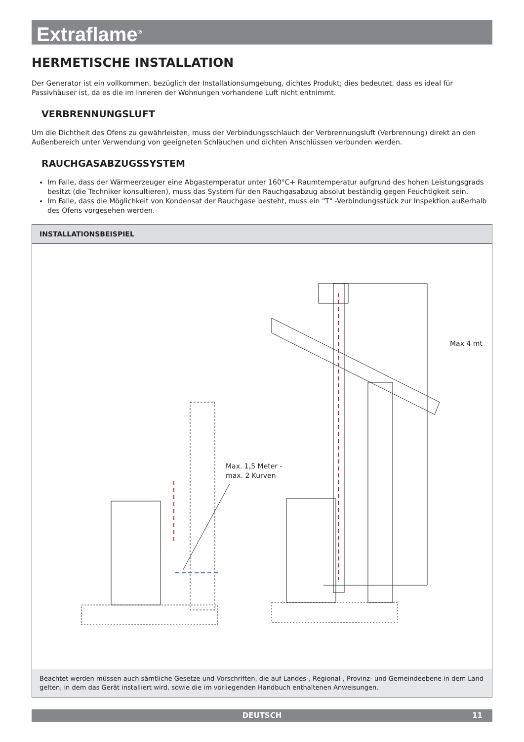Extraflame<sup>®</sup>
HERMETISCHE INSTALLATION
Der Generator ist ein vollkommen, bezüglich der Installationsumgebung, dichtes Produkt; dies bedeutet, dass es ideal für Passivhäuser ist, da es die im Inneren der Wohnungen vorhandene Luft nicht entnimmt.
VERBRENNUNGSLUFT
Um die Dichtheit des Ofens zu gewährleisten, muss der Verbindungsschlauch der Verbrennungsluft (Verbrennung) direkt an den Außenbereich unter Verwendung von geeigneten Schläuchen und dichten Anschlüssen verbunden werden.
RAUCHGASABZUGSSYSTEM
Im Falle, dass der Wärmeerzeuger eine Abgastemperatur unter 160°C+ Raumtemperatur aufgrund des hohen Leistungsgrads besitzt (die Techniker konsultieren), muss das System für den Rauchgasabzug absolut beständig gegen Feuchtigkeit sein.
Im Falle, dass die Möglichkeit von Kondensat der Rauchgase besteht, muss ein "T" -Verbindungsstück zur Inspektion außerhalb des Ofens vorgesehen werden.
INSTALLATIONSBEISPIEL
Max. 1,5 Meter -
max. 2 Kurven
Max 4 mt
Beachtet werden müssen auch sämtliche Gesetze und Vorschriften, die auf Landes-, Regional-, Provinz- und Gemeindeebene in dem Land gelten, in dem das Gerät installiert wird, sowie die im vorliegenden Handbuch enthaltenen Anweisungen.
DEUTSCH 11